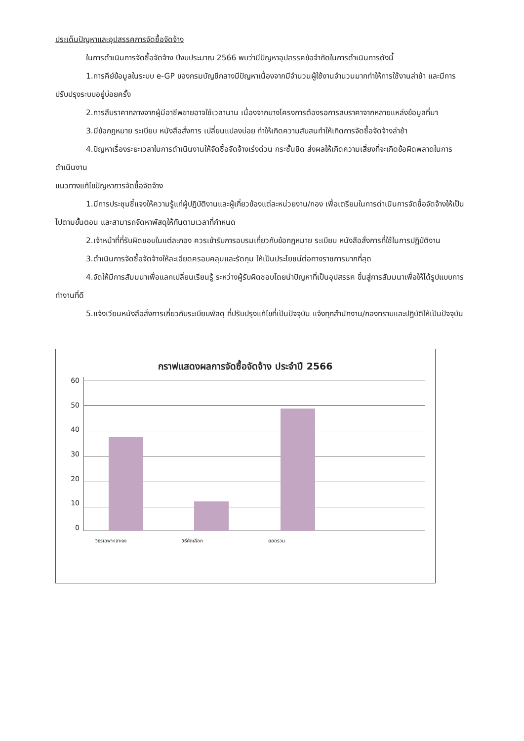ประเด็นปัญหาและอุปสรรคการจัดซื้อจัดจ้าง
ในการดำเนินการจัดซื้อจัดจ้าง ปีงบประมาณ 2566 พบว่ามีปัญหาอุปสรรคข้อจำกัดในการดำเนินการดังนี้
1.การคีย์ข้อมูลในระบบ e-GP ของกรมบัญชีกลางมีปัญหาเนื่องจากมีจำนวนผู้ใช้งานจำนวนมากทำให้การใช้งานล่าช้า และมีการปรับปรุงระบบอยู่บ่อยครั้ง
2.การสืบราคากลางจากผู้มีอาชีพขายอาจใช้เวลานาน เนื่องจากบางโครงการต้องรอการสบราคาจากหลายแหล่งข้อมูลที่มา
3.มีข้อกฎหมาย ระเบียบ หนังสือสั่งการ เปลี่ยนแปลงบ่อย ทำให้เกิดความสับสนทำให้เกิดการจัดซื้อจัดจ้างล่าช้า
4.ปัญหาเรื่องระยะเวลาในการดำเนินงานให้จัดซื้อจัดจ้างเร่งด่วน กระชั้นชิด ส่งผลให้เกิดความเสี่ยงที่จะเกิดข้อผิดพลาดในการดำเนินงาน
แนวทางแก้ไขปัญหาการจัดซื้อจัดจ้าง
1.มีการประชุมชี้แจงให้ความรู้แก่ผู้ปฏิบัติงานและผู้เกี่ยวข้องแต่ละหน่วยงาน/กอง เพื่อเตรียมในการดำเนินการจัดซื้อจัดจ้างให้เป็นไปตามขั้นตอน และสามารถจัดหาพัสดุให้ทันตามเวลาที่กำหนด
2.เจ้าหน้าที่ที่รับผิดชอบในแต่ละกอง ควรเข้ารับการอบรมเกี่ยวกับข้อกฎหมาย ระเบียบ หนังสือสั่งการที่ใช้ในการปฏิบัติงาน
3.ดำเนินการจัดซื้อจัดจ้างให้ละเอียดครอบคลุมและรัดกุม ให้เป็นประโยชน์ต่อทางราชการมากที่สุด
4.จัดให้มีการสัมมนาเพื่อแลกเปลี่ยนเรียนรู้ ระหว่างผู้รับผิดชอบโดยนำปัญหาที่เป็นอุปสรรค ขึ้นสู่การสัมมนาเพื่อให้ได้รูปแบบการทำงานที่ดี
5.แจ้งเวียนหนังสือสั่งการเกี่ยวกับระเบียบพัสดุ ที่ปรับปรุงแก้ไขที่เป็นปัจจุบัน แจ้งทุกสำนักงาน/กองทราบและปฏิบัติให้เป็นปัจจุบัน
กราฟแสดงผลการจัดซื้อจัดจ้าง ประจำปี 2566
60
50
40
30
20
10
0
วิธรเฉพาะเจาะจง วิธีคัดเลือก ยอดรวม